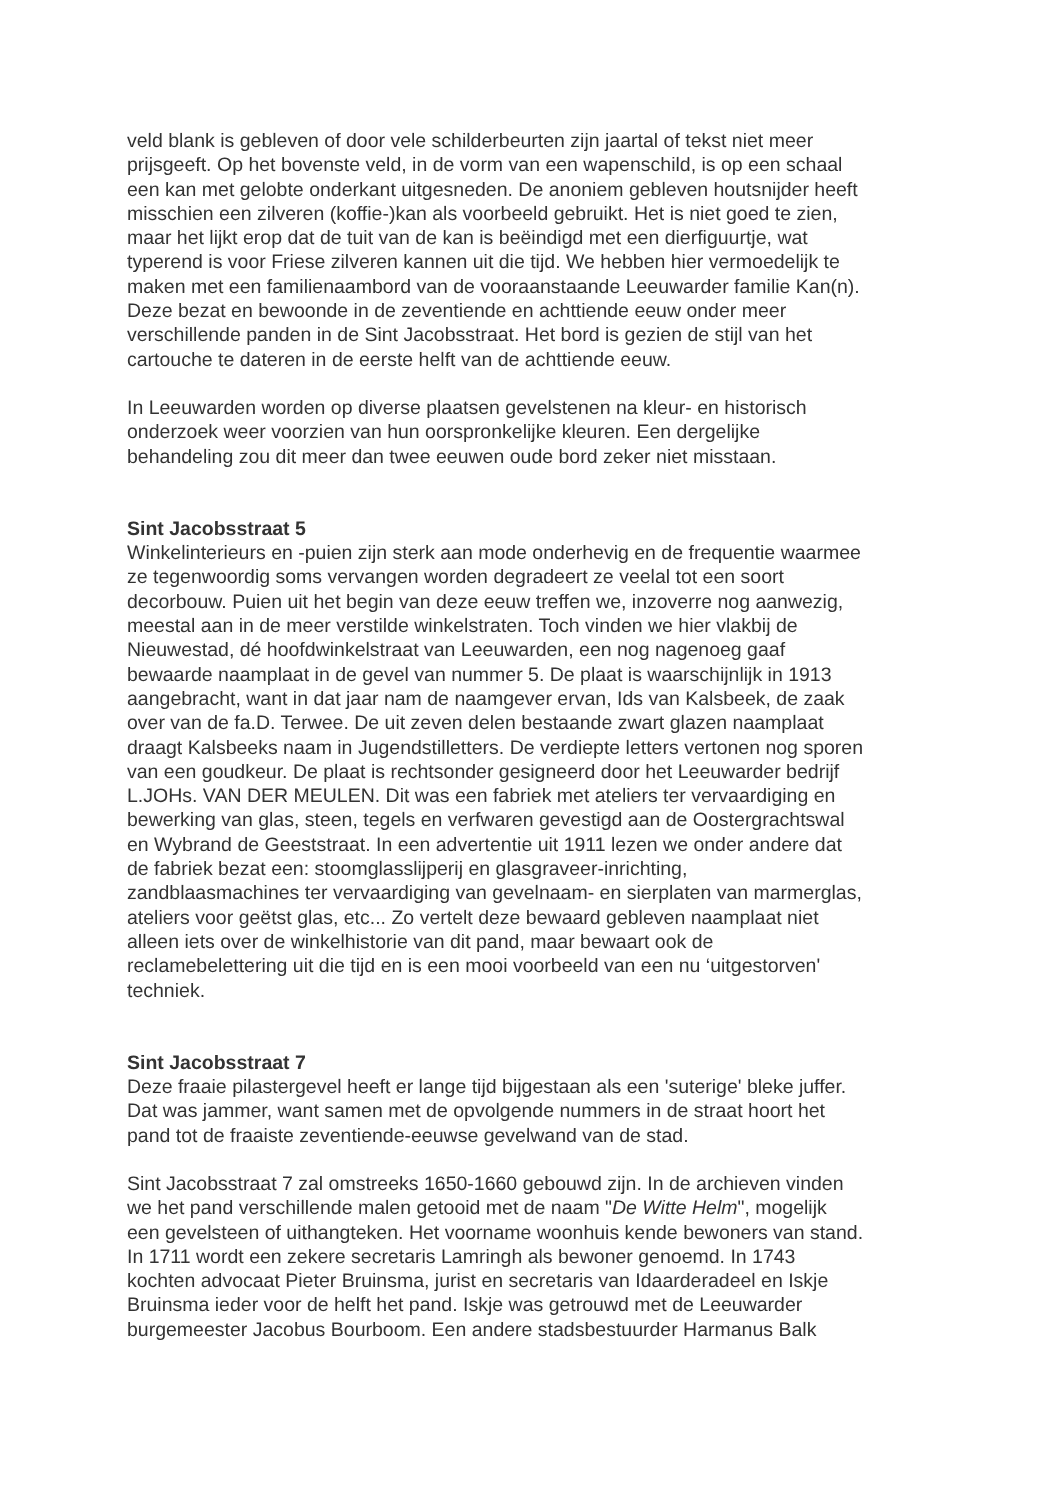veld blank is gebleven of door vele schilderbeurten zijn jaartal of tekst niet meer prijsgeeft. Op het bovenste veld, in de vorm van een wapenschild, is op een schaal een kan met gelobte onderkant uitgesneden. De anoniem gebleven houtsnijder heeft misschien een zilveren (koffie-)kan als voorbeeld gebruikt. Het is niet goed te zien, maar het lijkt erop dat de tuit van de kan is beëindigd met een dierfiguurtje, wat typerend is voor Friese zilveren kannen uit die tijd. We hebben hier vermoedelijk te maken met een familienaambord van de vooraanstaande Leeuwarder familie Kan(n). Deze bezat en bewoonde in de zeventiende en achttiende eeuw onder meer verschillende panden in de Sint Jacobsstraat. Het bord is gezien de stijl van het cartouche te dateren in de eerste helft van de achttiende eeuw.
In Leeuwarden worden op diverse plaatsen gevelstenen na kleur- en historisch onderzoek weer voorzien van hun oorspronkelijke kleuren. Een dergelijke behandeling zou dit meer dan twee eeuwen oude bord zeker niet misstaan.
Sint Jacobsstraat 5
Winkelinterieurs en -puien zijn sterk aan mode onderhevig en de frequentie waarmee ze tegenwoordig soms vervangen worden degradeert ze veelal tot een soort decorbouw. Puien uit het begin van deze eeuw treffen we, inzoverre nog aanwezig, meestal aan in de meer verstilde winkelstraten. Toch vinden we hier vlakbij de Nieuwestad, dé hoofdwinkelstraat van Leeuwarden, een nog nagenoeg gaaf bewaarde naamplaat in de gevel van nummer 5. De plaat is waarschijnlijk in 1913 aangebracht, want in dat jaar nam de naamgever ervan, Ids van Kalsbeek, de zaak over van de fa.D. Terwee. De uit zeven delen bestaande zwart glazen naamplaat draagt Kalsbeeks naam in Jugendstilletters. De verdiepte letters vertonen nog sporen van een goudkeur. De plaat is rechtsonder gesigneerd door het Leeuwarder bedrijf L.JOHs. VAN DER MEULEN. Dit was een fabriek met ateliers ter vervaardiging en bewerking van glas, steen, tegels en verfwaren gevestigd aan de Oostergrachtswal en Wybrand de Geeststraat. In een advertentie uit 1911 lezen we onder andere dat de fabriek bezat een: stoomglasslijperij en glasgraveer-inrichting, zandblaasmachines ter vervaardiging van gevelnaam- en sierplaten van marmerglas, ateliers voor geëtst glas, etc... Zo vertelt deze bewaard gebleven naamplaat niet alleen iets over de winkelhistorie van dit pand, maar bewaart ook de reclamebelettering uit die tijd en is een mooi voorbeeld van een nu ‘uitgestorven' techniek.
Sint Jacobsstraat 7
Deze fraaie pilastergevel heeft er lange tijd bijgestaan als een 'suterige' bleke juffer. Dat was jammer, want samen met de opvolgende nummers in de straat hoort het pand tot de fraaiste zeventiende-eeuwse gevelwand van de stad.
Sint Jacobsstraat 7 zal omstreeks 1650-1660 gebouwd zijn. In de archieven vinden we het pand verschillende malen getooid met de naam "De Witte Helm", mogelijk een gevelsteen of uithangteken. Het voorname woonhuis kende bewoners van stand. In 1711 wordt een zekere secretaris Lamringh als bewoner genoemd. In 1743 kochten advocaat Pieter Bruinsma, jurist en secretaris van Idaarderadeel en Iskje Bruinsma ieder voor de helft het pand. Iskje was getrouwd met de Leeuwarder burgemeester Jacobus Bourboom. Een andere stadsbestuurder Harmanus Balk